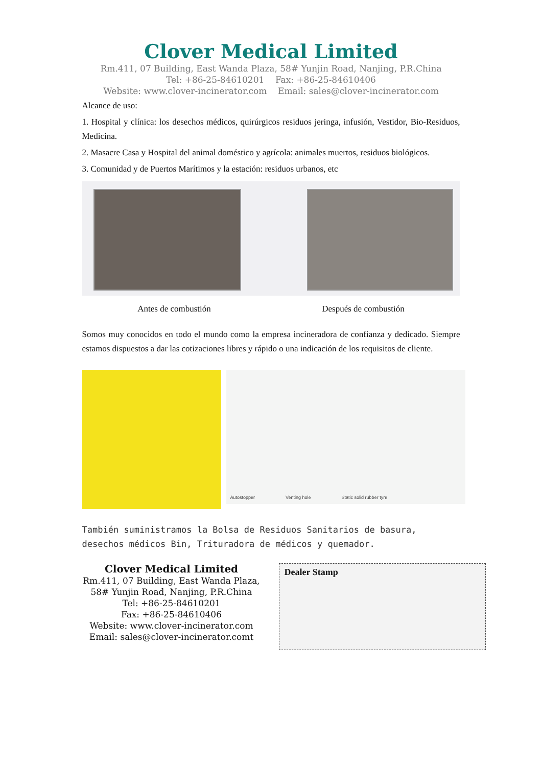Clover Medical Limited
Rm.411, 07 Building, East Wanda Plaza, 58# Yunjin Road, Nanjing, P.R.China
Tel: +86-25-84610201 Fax: +86-25-84610406
Website: www.clover-incinerator.com Email: sales@clover-incinerator.com
Alcance de uso:
1. Hospital y clínica: los desechos médicos, quirúrgicos residuos jeringa, infusión, Vestidor, Bio-Residuos, Medicina.
2. Masacre Casa y Hospital del animal doméstico y agrícola: animales muertos, residuos biológicos.
3. Comunidad y de Puertos Marítimos y la estación: residuos urbanos, etc
Antes de combustión Después de combustión
Somos muy conocidos en todo el mundo como la empresa incineradora de confianza y dedicado. Siempre estamos dispuestos a dar las cotizaciones libres y rápido o una indicación de los requisitos de cliente.
Autostopper Venting hole Static solid rubber tyre
También suministramos la Bolsa de Residuos Sanitarios de basura, desechos médicos Bin, Trituradora de médicos y quemador.
Clover Medical Limited
Rm.411, 07 Building, East Wanda Plaza,
58# Yunjin Road, Nanjing, P.R.China
Tel: +86-25-84610201
Fax: +86-25-84610406
Website: www.clover-incinerator.com
Email: sales@clover-incinerator.comt
Dealer Stamp